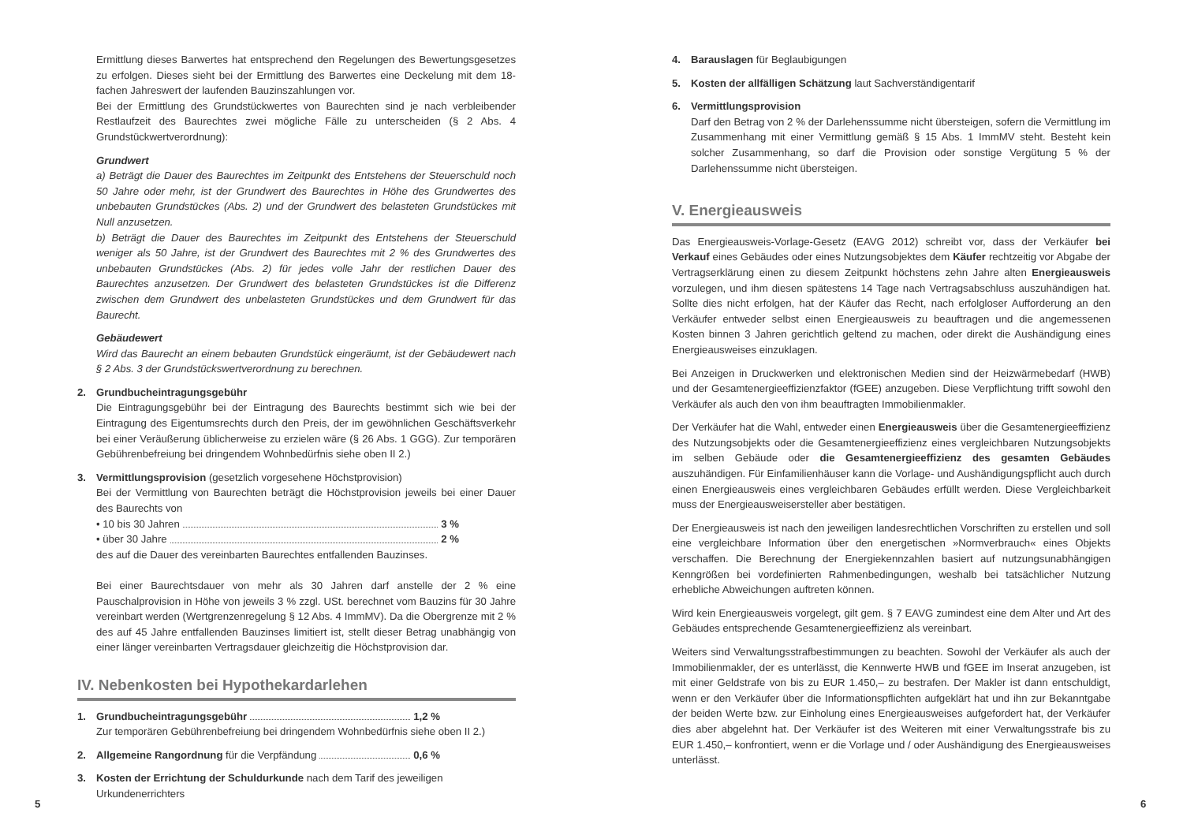Ermittlung dieses Barwertes hat entsprechend den Regelungen des Bewertungsgesetzes zu erfolgen. Dieses sieht bei der Ermittlung des Barwertes eine Deckelung mit dem 18-fachen Jahreswert der laufenden Bauzinszahlungen vor.
Bei der Ermittlung des Grundstückwertes von Baurechten sind je nach verbleibender Restlaufzeit des Baurechtes zwei mögliche Fälle zu unterscheiden (§ 2 Abs. 4 Grundstückwertverordnung):
Grundwert
a) Beträgt die Dauer des Baurechtes im Zeitpunkt des Entstehens der Steuerschuld noch 50 Jahre oder mehr, ist der Grundwert des Baurechtes in Höhe des Grundwertes des unbebauten Grundstückes (Abs. 2) und der Grundwert des belasteten Grundstückes mit Null anzusetzen.
b) Beträgt die Dauer des Baurechtes im Zeitpunkt des Entstehens der Steuerschuld weniger als 50 Jahre, ist der Grundwert des Baurechtes mit 2 % des Grundwertes des unbebauten Grundstückes (Abs. 2) für jedes volle Jahr der restlichen Dauer des Baurechtes anzusetzen. Der Grundwert des belasteten Grundstückes ist die Differenz zwischen dem Grundwert des unbelasteten Grundstückes und dem Grundwert für das Baurecht.
Gebäudewert
Wird das Baurecht an einem bebauten Grundstück eingeräumt, ist der Gebäudewert nach § 2 Abs. 3 der Grundstückswertverordnung zu berechnen.
2. Grundbucheintragungsgebühr
Die Eintragungsgebühr bei der Eintragung des Baurechts bestimmt sich wie bei der Eintragung des Eigentumsrechts durch den Preis, der im gewöhnlichen Geschäftsverkehr bei einer Veräußerung üblicherweise zu erzielen wäre (§ 26 Abs. 1 GGG). Zur temporären Gebührenbefreiung bei dringendem Wohnbedürfnis siehe oben II 2.)
3. Vermittlungsprovision (gesetzlich vorgesehene Höchstprovision)
Bei der Vermittlung von Baurechten beträgt die Höchstprovision jeweils bei einer Dauer des Baurechts von
• 10 bis 30 Jahren 3 %
• über 30 Jahre 2 %
des auf die Dauer des vereinbarten Baurechtes entfallenden Bauzinses.
Bei einer Baurechtsdauer von mehr als 30 Jahren darf anstelle der 2 % eine Pauschalprovision in Höhe von jeweils 3 % zzgl. USt. berechnet vom Bauzins für 30 Jahre vereinbart werden (Wertgrenzenregelung § 12 Abs. 4 ImmMV). Da die Obergrenze mit 2 % des auf 45 Jahre entfallenden Bauzinses limitiert ist, stellt dieser Betrag unabhängig von einer länger vereinbarten Vertragsdauer gleichzeitig die Höchstprovision dar.
IV. Nebenkosten bei Hypothekardarlehen
1. Grundbucheintragungsgebühr 1,2 %
Zur temporären Gebührenbefreiung bei dringendem Wohnbedürfnis siehe oben II 2.)
2. Allgemeine Rangordnung für die Verpfändung 0,6 %
3. Kosten der Errichtung der Schuldurkunde nach dem Tarif des jeweiligen
Urkundenerrichters
5
4. Barauslagen für Beglaubigungen
5. Kosten der allfälligen Schätzung laut Sachverständigentarif
6. Vermittlungsprovision
Darf den Betrag von 2 % der Darlehenssumme nicht übersteigen, sofern die Vermittlung im Zusammenhang mit einer Vermittlung gemäß § 15 Abs. 1 ImmMV steht. Besteht kein solcher Zusammenhang, so darf die Provision oder sonstige Vergütung 5 % der Darlehenssumme nicht übersteigen.
V. Energieausweis
Das Energieausweis-Vorlage-Gesetz (EAVG 2012) schreibt vor, dass der Verkäufer bei Verkauf eines Gebäudes oder eines Nutzungsobjektes dem Käufer rechtzeitig vor Abgabe der Vertragserklärung einen zu diesem Zeitpunkt höchstens zehn Jahre alten Energieausweis vorzulegen, und ihm diesen spätestens 14 Tage nach Vertragsabschluss auszuhändigen hat. Sollte dies nicht erfolgen, hat der Käufer das Recht, nach erfolgloser Aufforderung an den Verkäufer entweder selbst einen Energieausweis zu beauftragen und die angemessenen Kosten binnen 3 Jahren gerichtlich geltend zu machen, oder direkt die Aushändigung eines Energieausweises einzuklagen.
Bei Anzeigen in Druckwerken und elektronischen Medien sind der Heizwärmebedarf (HWB) und der Gesamtenergieeffizienzfaktor (fGEE) anzugeben. Diese Verpflichtung trifft sowohl den Verkäufer als auch den von ihm beauftragten Immobilienmakler.
Der Verkäufer hat die Wahl, entweder einen Energieausweis über die Gesamtenergieeffizienz des Nutzungsobjekts oder die Gesamtenergieeffizienz eines vergleichbaren Nutzungsobjekts im selben Gebäude oder die Gesamtenergieeffizienz des gesamten Gebäudes auszuhändigen. Für Einfamilienhäuser kann die Vorlage- und Aushändigungspflicht auch durch einen Energieausweis eines vergleichbaren Gebäudes erfüllt werden. Diese Vergleichbarkeit muss der Energieausweisersteller aber bestätigen.
Der Energieausweis ist nach den jeweiligen landesrechtlichen Vorschriften zu erstellen und soll eine vergleichbare Information über den energetischen »Normverbrauch« eines Objekts verschaffen. Die Berechnung der Energiekennzahlen basiert auf nutzungsunabhängigen Kenngrößen bei vordefinierten Rahmenbedingungen, weshalb bei tatsächlicher Nutzung erhebliche Abweichungen auftreten können.
Wird kein Energieausweis vorgelegt, gilt gem. § 7 EAVG zumindest eine dem Alter und Art des Gebäudes entsprechende Gesamtenergieeffizienz als vereinbart.
Weiters sind Verwaltungsstrafbestimmungen zu beachten. Sowohl der Verkäufer als auch der Immobilienmakler, der es unterlässt, die Kennwerte HWB und fGEE im Inserat anzugeben, ist mit einer Geldstrafe von bis zu EUR 1.450,– zu bestrafen. Der Makler ist dann entschuldigt, wenn er den Verkäufer über die Informationspflichten aufgeklärt hat und ihn zur Bekanntgabe der beiden Werte bzw. zur Einholung eines Energieausweises aufgefordert hat, der Verkäufer dies aber abgelehnt hat. Der Verkäufer ist des Weiteren mit einer Verwaltungsstrafe bis zu EUR 1.450,– konfrontiert, wenn er die Vorlage und / oder Aushändigung des Energieausweises unterlässt.
6